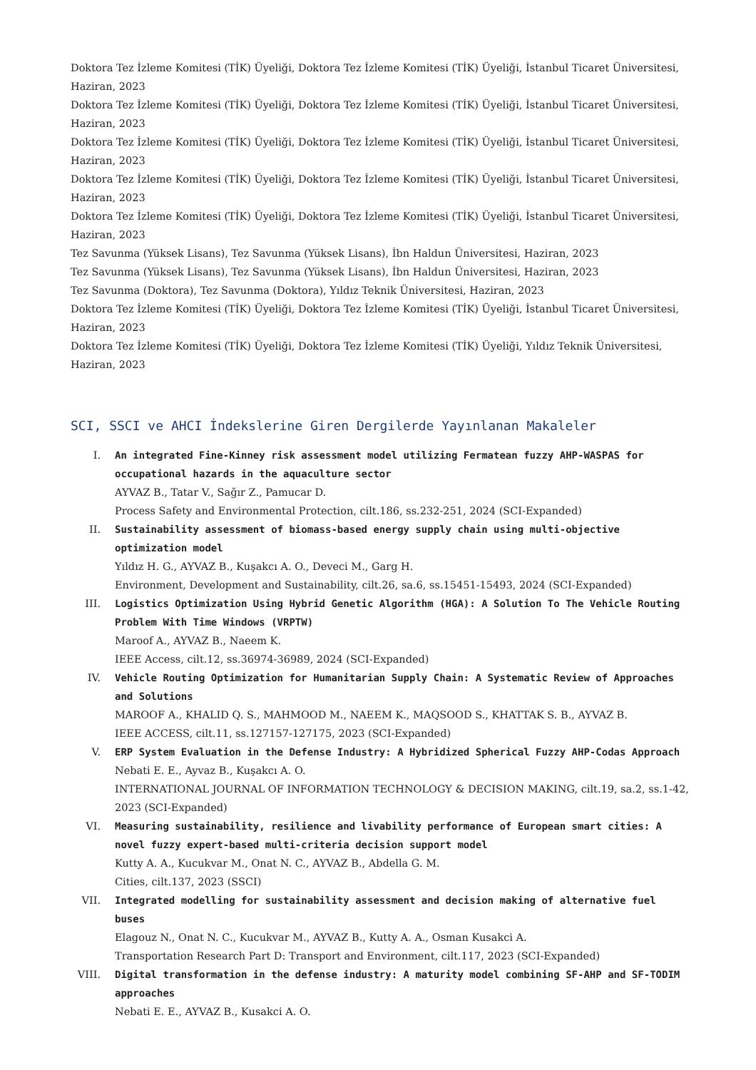Doktora Tez İzleme Komitesi (TİK) Üyeliği, Doktora Tez İzleme Komitesi (TİK) Üyeliği, İstanbul Ticaret Üniversitesi, Haziran, 2023
Doktora Tez İzleme Komitesi (TİK) Üyeliği, Doktora Tez İzleme Komitesi (TİK) Üyeliği, İstanbul Ticaret Üniversitesi, Haziran, 2023
Doktora Tez İzleme Komitesi (TİK) Üyeliği, Doktora Tez İzleme Komitesi (TİK) Üyeliği, İstanbul Ticaret Üniversitesi, Haziran, 2023
Doktora Tez İzleme Komitesi (TİK) Üyeliği, Doktora Tez İzleme Komitesi (TİK) Üyeliği, İstanbul Ticaret Üniversitesi, Haziran, 2023
Doktora Tez İzleme Komitesi (TİK) Üyeliği, Doktora Tez İzleme Komitesi (TİK) Üyeliği, İstanbul Ticaret Üniversitesi, Haziran, 2023
Tez Savunma (Yüksek Lisans), Tez Savunma (Yüksek Lisans), İbn Haldun Üniversitesi, Haziran, 2023
Tez Savunma (Yüksek Lisans), Tez Savunma (Yüksek Lisans), İbn Haldun Üniversitesi, Haziran, 2023
Tez Savunma (Doktora), Tez Savunma (Doktora), Yıldız Teknik Üniversitesi, Haziran, 2023
Doktora Tez İzleme Komitesi (TİK) Üyeliği, Doktora Tez İzleme Komitesi (TİK) Üyeliği, İstanbul Ticaret Üniversitesi, Haziran, 2023
Doktora Tez İzleme Komitesi (TİK) Üyeliği, Doktora Tez İzleme Komitesi (TİK) Üyeliği, Yıldız Teknik Üniversitesi, Haziran, 2023
SCI, SSCI ve AHCI İndekslerine Giren Dergilerde Yayınlanan Makaleler
I. An integrated Fine-Kinney risk assessment model utilizing Fermatean fuzzy AHP-WASPAS for occupational hazards in the aquaculture sector
AYVAZ B., Tatar V., Sağır Z., Pamucar D.
Process Safety and Environmental Protection, cilt.186, ss.232-251, 2024 (SCI-Expanded)
II. Sustainability assessment of biomass-based energy supply chain using multi-objective optimization model
Yıldız H. G., AYVAZ B., Kuşakcı A. O., Deveci M., Garg H.
Environment, Development and Sustainability, cilt.26, sa.6, ss.15451-15493, 2024 (SCI-Expanded)
III. Logistics Optimization Using Hybrid Genetic Algorithm (HGA): A Solution To The Vehicle Routing Problem With Time Windows (VRPTW)
Maroof A., AYVAZ B., Naeem K.
IEEE Access, cilt.12, ss.36974-36989, 2024 (SCI-Expanded)
IV. Vehicle Routing Optimization for Humanitarian Supply Chain: A Systematic Review of Approaches and Solutions
MAROOF A., KHALID Q. S., MAHMOOD M., NAEEM K., MAQSOOD S., KHATTAK S. B., AYVAZ B.
IEEE ACCESS, cilt.11, ss.127157-127175, 2023 (SCI-Expanded)
V. ERP System Evaluation in the Defense Industry: A Hybridized Spherical Fuzzy AHP-Codas Approach
Nebati E. E., Ayvaz B., Kuşakcı A. O.
INTERNATIONAL JOURNAL OF INFORMATION TECHNOLOGY & DECISION MAKING, cilt.19, sa.2, ss.1-42, 2023 (SCI-Expanded)
VI. Measuring sustainability, resilience and livability performance of European smart cities: A novel fuzzy expert-based multi-criteria decision support model
Kutty A. A., Kucukvar M., Onat N. C., AYVAZ B., Abdella G. M.
Cities, cilt.137, 2023 (SSCI)
VII. Integrated modelling for sustainability assessment and decision making of alternative fuel buses
Elagouz N., Onat N. C., Kucukvar M., AYVAZ B., Kutty A. A., Osman Kusakci A.
Transportation Research Part D: Transport and Environment, cilt.117, 2023 (SCI-Expanded)
VIII.
Digital transformation in the defense industry: A maturity model combining SF-AHP and SF-TODIM approaches
Nebati E. E., AYVAZ B., Kusakci A. O.